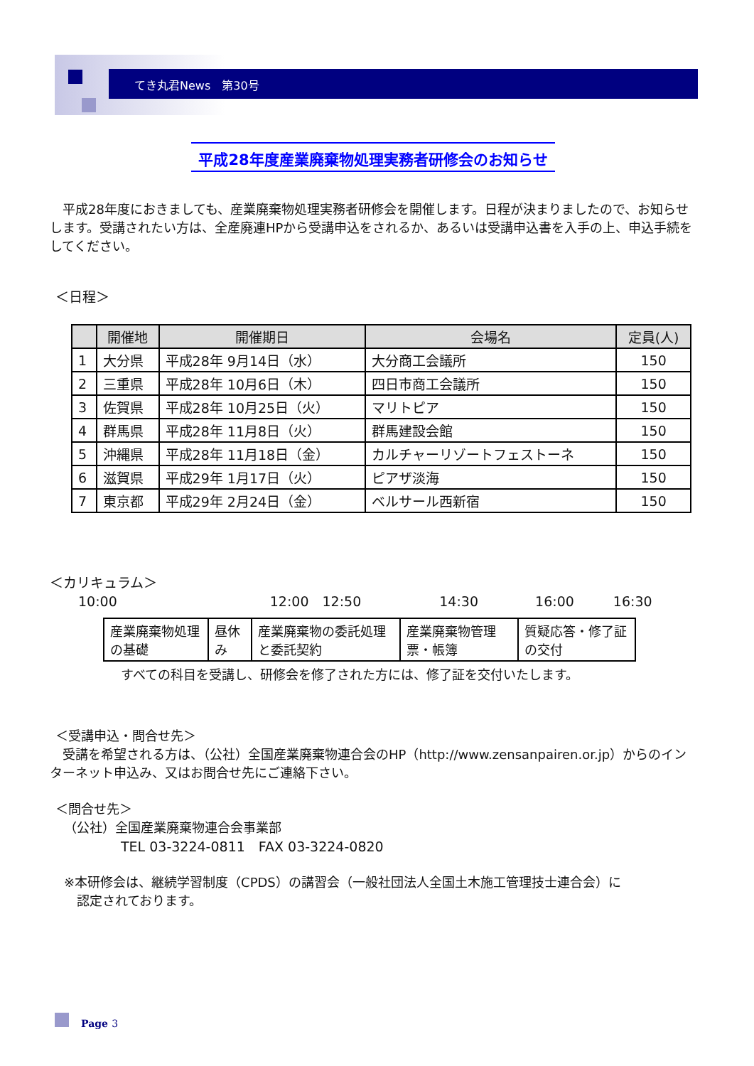てき丸君News　第30号
平成28年度産業廃棄物処理実務者研修会のお知らせ
　平成28年度におきましても、産業廃棄物処理実務者研修会を開催します。日程が決まりましたので、お知らせします。受講されたい方は、全産廃連HPから受講申込をされるか、あるいは受講申込書を入手の上、申込手続をしてください。
＜日程＞
| | 開催地 | 開催期日 | 会場名 | 定員(人) |
| --- | --- | --- | --- | --- |
| 1 | 大分県 | 平成28年 9月14日（水） | 大分商工会議所 | 150 |
| 2 | 三重県 | 平成28年 10月6日（木） | 四日市商工会議所 | 150 |
| 3 | 佐賀県 | 平成28年 10月25日（火） | マリトピア | 150 |
| 4 | 群馬県 | 平成28年 11月8日（火） | 群馬建設会館 | 150 |
| 5 | 沖縄県 | 平成28年 11月18日（金） | カルチャーリゾートフェストーネ | 150 |
| 6 | 滋賀県 | 平成29年 1月17日（火） | ピアザ淡海 | 150 |
| 7 | 東京都 | 平成29年 2月24日（金） | ベルサール西新宿 | 150 |
＜カリキュラム＞
10:00 12:00　12:50 14:30 16:00 16:30
| 産業廃棄物処理の基礎 | 昼休み | 産業廃棄物の委託処理と委託契約 | 産業廃棄物管理票・帳簿 | 質疑応答・修了証の交付 |
すべての科目を受講し、研修会を修了された方には、修了証を交付いたします。
＜受講申込・問合せ先＞
　受講を希望される方は、（公社）全国産業廃棄物連合会のHP（http://www.zensanpairen.or.jp）からのインターネット申込み、又はお問合せ先にご連絡下さい。
＜問合せ先＞
（公社）全国産業廃棄物連合会事業部
TEL 03-3224-0811　FAX 03-3224-0820
※本研修会は、継続学習制度（CPDS）の講習会（一般社団法人全国土木施工管理技士連合会）に
　認定されております。
　Page 3